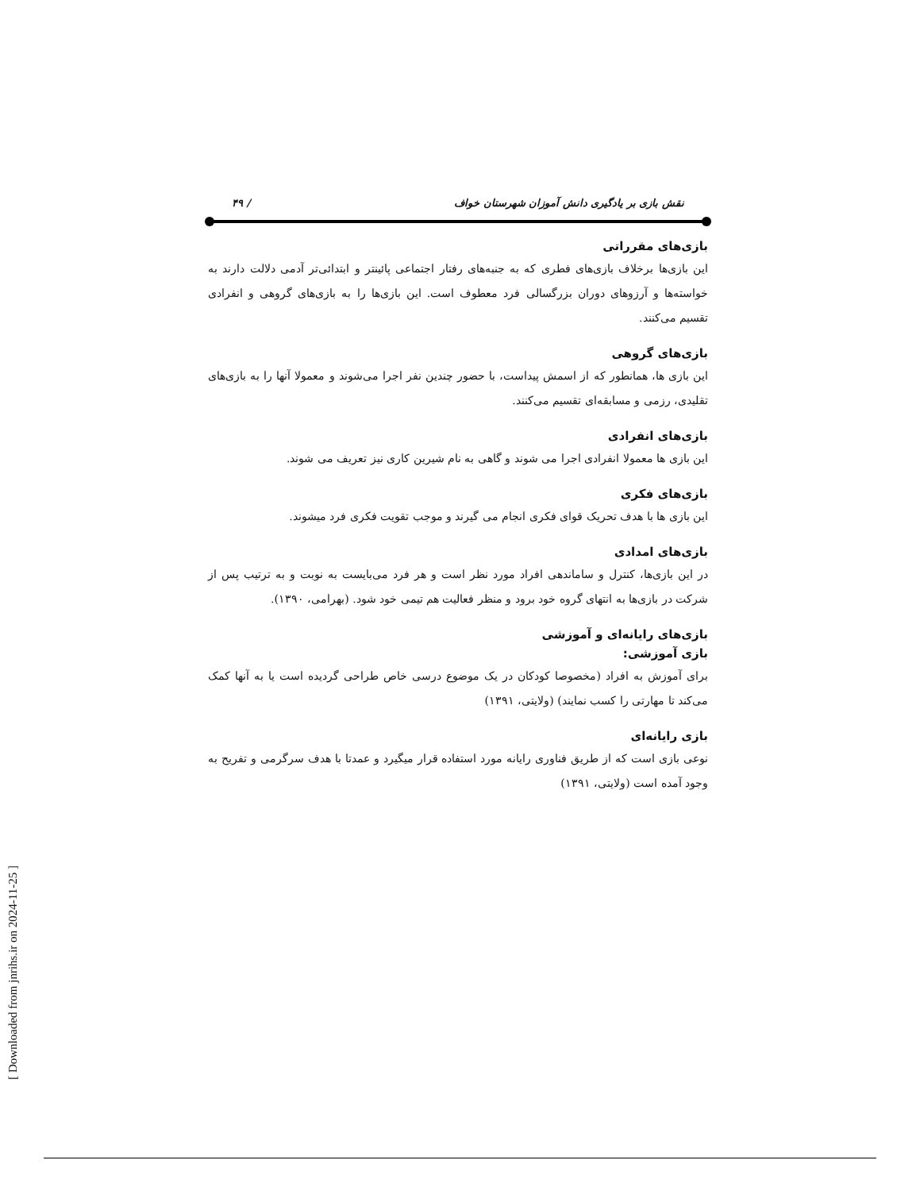نقش بازی بر یادگیری دانش آموزان شهرستان خواف / ۴۹
بازی‌های مقرراتی
این بازی‌ها برخلاف بازی‌های فطری که به جنبه‌های رفتار اجتماعی پائینتر و ابتدائی‌تر آدمی دلالت دارند به خواسته‌ها و آرزوهای دوران بزرگسالی فرد معطوف است. این بازی‌ها را به بازی‌های گروهی و انفرادی تقسیم می‌کنند.
بازی‌های گروهی
این بازی ها، همانطور که از اسمش پیداست، با حضور چندین نفر اجرا می‌شوند و معمولا آنها را به بازی‌های تقلیدی، رزمی و مسابقه‌ای تقسیم می‌کنند.
بازی‌های انفرادی
این بازی ها معمولا انفرادی اجرا می شوند و گاهی به نام شیرین کاری نیز تعریف می شوند.
بازی‌های فکری
این بازی ها با هدف تحریک قوای فکری انجام می گیرند و موجب تقویت فکری فرد میشوند.
بازی‌های امدادی
در این بازی‌ها، کنترل و ساماندهی افراد مورد نظر است و هر فرد می‌بایست به نوبت و به ترتیب پس از شرکت در بازی‌ها به انتهای گروه خود برود و منظر فعالیت هم تیمی خود شود. (بهرامی، ۱۳۹۰).
بازی‌های رایانه‌ای و آموزشی
بازی آموزشی:
برای آموزش به افراد (مخصوصا کودکان در یک موضوع درسی خاص طراحی گردیده است یا به آنها کمک می‌کند تا مهارتی را کسب نمایند) (ولایتی، ۱۳۹۱)
بازی رایانه‌ای
نوعی بازی است که از طریق فناوری رایانه مورد استفاده قرار میگیرد و عمدتا با هدف سرگرمی و تفریح به وجود آمده است (ولایتی، ۱۳۹۱)
[ Downloaded from jnrihs.ir on 2024-11-25 ]